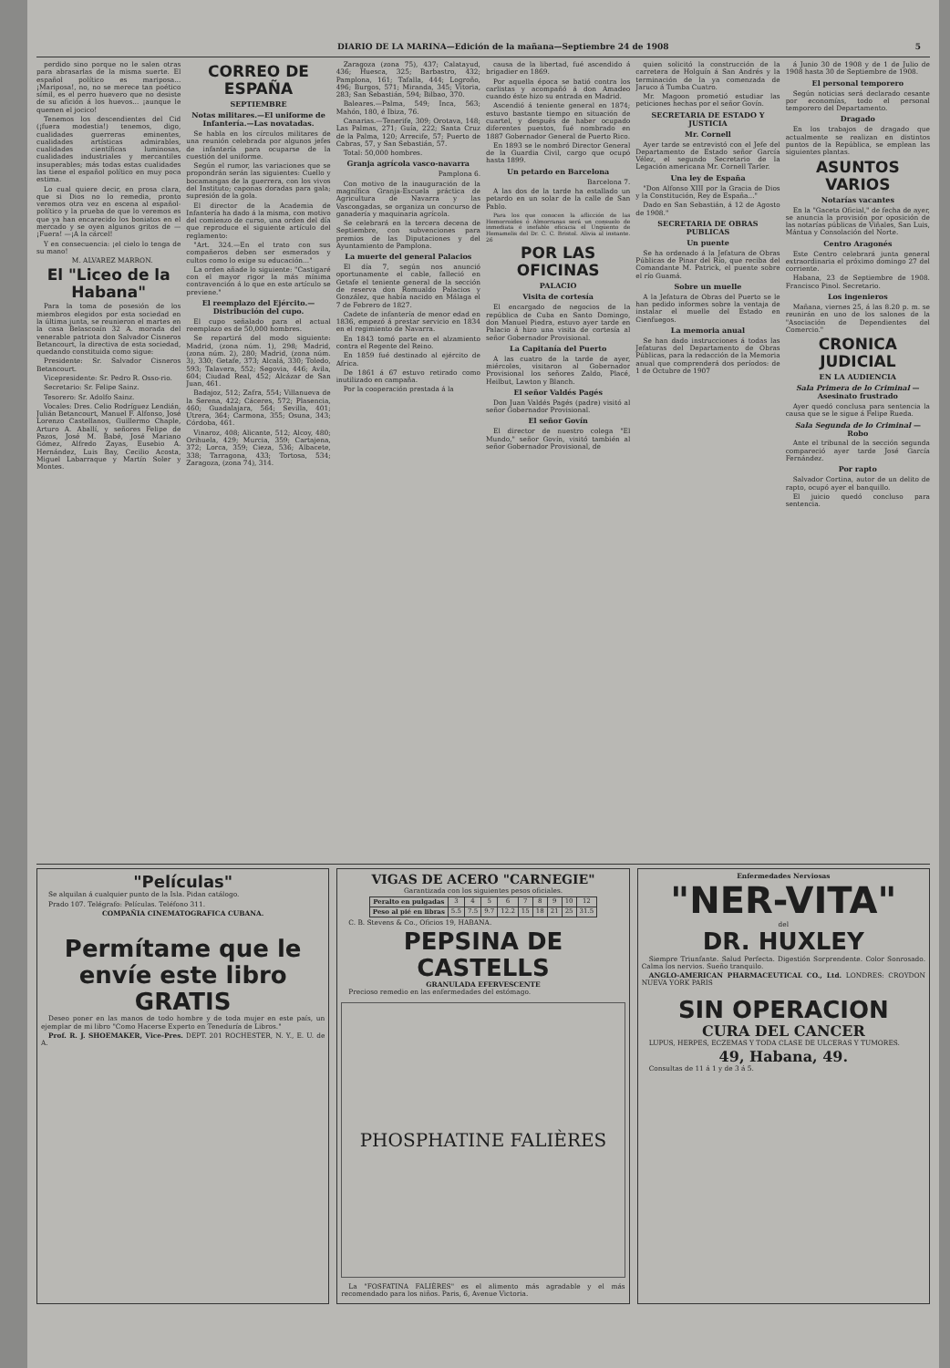DIARIO DE LA MARINA—Edición de la mañana—Septiembre 24 de 1908 5
perdido sino porque no le salen otras para abrasarlas de la misma suerte. El español político es mariposa... ¡Mariposa!, no, no se merece tan poético símil, es el perro huevero que no desiste de su afición á los huevos... ¡aunque le quemen el jocico!
Tenemos los descendientes del Cid (¡fuera modestia!) tenemos, digo, cualidades guerreras eminentes, cualidades artísticas admirables, cualidades científicas luminosas, cualidades industriales y mercantiles insuperables; más todas estas cualidades las tiene el español político en muy poca estima.
Lo cual quiere decir, en prosa clara, que si Dios no lo remedia, pronto veremos otra vez en escena al español-político y la prueba de que lo veremos es que ya han encarecido los boniatos en el mercado y se oyen algunos gritos de —¡Fuera! —¡A la cárcel!
Y en consecuencia: ¡el cielo lo tenga de su mano!
M. ALVAREZ MARRON.
El "Liceo de la Habana"
Para la toma de posesión de los miembros elegidos por esta sociedad en la última junta, se reunieron el martes en la casa Belascoaín 32 A. morada del venerable patriota don Salvador Cisneros Betancourt, la directiva de esta sociedad, quedando constituida como sigue:
Presidente: Sr. Salvador Cisneros Betancourt.
Vicepresidente: Sr. Pedro R. Osso-rio.
Secretario: Sr. Felipe Sainz.
Tesorero: Sr. Adolfo Sainz.
Vocales: Dres. Celio Rodríguez Lendián, Julián Betancourt, Manuel F. Alfonso, José Lorenzo Castellanos, Guillermo Chaple, Arturo A. Aballí, y señores Felipe de Pazos, José M. Babé, José Mariano Gómez, Alfredo Zayas, Eusebio A. Hernández, Luis Bay, Cecilio Acosta, Miguel Labarraque y Martín Soler y Montes.
CORREO DE ESPAÑA
SEPTIEMBRE
Notas militares.—El uniforme de Infantería.—Las novatadas.
Se habla en los círculos militares de una reunión celebrada por algunos jefes de infantería para ocuparse de la cuestión del uniforme.
Según el rumor, las variaciones que se propondrán serán las siguientes: Cuello y bocamangas de la guerrera, con los vivos del Instituto; caponas doradas para gala; supresión de la gola.
El director de la Academia de Infantería ha dado á la misma, con motivo del comienzo de curso, una orden del día que reproduce el siguiente artículo del reglamento:
"Art. 324.—En el trato con sus compañeros deben ser esmerados y cultos como lo exige su educación..."
La orden añade lo siguiente: "Castigaré con el mayor rigor la más mínima contravención á lo que en este artículo se previene."
El reemplazo del Ejército.—Distribución del cupo.
El cupo señalado para el actual reemplazo es de 50,000 hombres.
Se repartirá del modo siguiente: Madrid, (zona núm. 1), 298; Madrid, (zona núm. 2), 280; Madrid, (zona núm. 3), 330; Getafe, 373; Alcalá, 330; Toledo, 593; Talavera, 552; Segovia, 446; Avila, 604; Ciudad Real, 452; Alcázar de San Juan, 461.
Badajoz, 512; Zafra, 554; Villanueva de la Serena, 422; Cáceres, 572; Plasencia, 460; Guadalajara, 564; Sevilla, 401; Utrera, 364; Carmona, 355; Osuna, 343; Córdoba, 461.
Vinaroz, 408; Alicante, 512; Alcoy, 480; Orihuela, 429; Murcia, 359; Cartajena, 372; Lorca, 359; Cieza, 536; Albacete, 338; Tarragona, 433; Tortosa, 534; Zaragoza, (zona 74), 314.
Zaragoza (zona 75), 437; Calatayud, 436; Huesca, 325; Barbastro, 432; Pamplona, 161; Tafalla, 444; Logroño, 496; Burgos, 571; Miranda, 345; Vitoria, 283; San Sebastián, 594; Bilbao, 370.
Baleares.—Palma, 549; Inca, 563; Mahón, 180, é Ibiza, 76.
Canarias.—Tenerife, 309; Orotava, 148; Las Palmas, 271; Guía, 222; Santa Cruz de la Palma, 120; Arrecife, 57; Puerto de Cabras, 57, y San Sebastián, 57.
Total: 50,000 hombres.
Granja agrícola vasco-navarra
Pamplona 6.
Con motivo de la inauguración de la magnífica Granja-Escuela práctica de Agricultura de Navarra y las Vascongadas, se organiza un concurso de ganadería y maquinaria agrícola.
Se celebrará en la tercera decena de Septiembre, con subvenciones para premios de las Diputaciones y del Ayuntamiento de Pamplona.
La muerte del general Palacios
El día 7, según nos anunció oportunamente el cable, falleció en Getafe el teniente general de la sección de reserva don Romualdo Palacios y González, que había nacido en Málaga el 7 de Febrero de 1827.
Cadete de infantería de menor edad en 1836, empezó á prestar servicio en 1834 en el regimiento de Navarra.
En 1843 tomó parte en el alzamiento contra el Regente del Reino.
En 1859 fué destinado al ejército de Africa.
De 1861 á 67 estuvo retirado como inutilizado en campaña.
Por la cooperación prestada á la
causa de la libertad, fué ascendido á brigadier en 1869.
Por aquella época se batió contra los carlistas y acompañó á don Amadeo cuando éste hizo su entrada en Madrid.
Ascendió á teniente general en 1874; estuvo bastante tiempo en situación de cuartel, y después de haber ocupado diferentes puestos, fué nombrado en 1887 Gobernador General de Puerto Rico.
En 1893 se le nombró Director General de la Guardia Civil, cargo que ocupó hasta 1899.
Un petardo en Barcelona
Barcelona 7.
A las dos de la tarde ha estallado un petardo en un solar de la calle de San Pablo.
Para los que conocen la aflicción de las Hemorroides ó Almorranas será un consuelo de inmediata é inefable eficacia el Ungüento de Hemamelis del Dr. C. C. Bristol. Alivia al instante. 26
POR LAS OFICINAS
PALACIO
Visita de cortesía
El encargado de negocios de la república de Cuba en Santo Domingo, don Manuel Piedra, estuvo ayer tarde en Palacio á hizo una visita de cortesía al señor Gobernador Provisional.
La Capitanía del Puerto
A las cuatro de la tarde de ayer, miércoles, visitaron al Gobernador Provisional los señores Zaldo, Placé, Heilbut, Lawton y Blanch.
El señor Valdés Pagés
Don Juan Valdés Pagés (padre) visitó al señor Gobernador Provisional.
El señor Govín
El director de nuestro colega "El Mundo," señor Govín, visitó también al señor Gobernador Provisional, de
quien solicitó la construcción de la carretera de Holguín á San Andrés y la terminación de la ya comenzada de Jaruco á Tumba Cuatro.
Mr. Magoon prometió estudiar las peticiones hechas por el señor Govín.
SECRETARIA DE ESTADO Y JUSTICIA
Mr. Cornell
Ayer tarde se entrevistó con el Jefe del Departamento de Estado señor García Vélez, el segundo Secretario de la Legación americana Mr. Cornell Tarler.
Una ley de España
"Don Alfonso XIII por la Gracia de Dios y la Constitución, Rey de España..."
Dado en San Sebastián, á 12 de Agosto de 1908."
SECRETARIA DE OBRAS PUBLICAS
Un puente
Se ha ordenado á la Jefatura de Obras Públicas de Pinar del Río, que reciba del Comandante M. Patrick, el puente sobre el río Guamá.
Sobre un muelle
A la Jefatura de Obras del Puerto se le han pedido informes sobre la ventaja de instalar el muelle del Estado en Cienfuegos.
La memoria anual
Se han dado instrucciones á todas las Jefaturas del Departamento de Obras Públicas, para la redacción de la Memoria anual que comprenderá dos períodos: de 1 de Octubre de 1907
á Junio 30 de 1908 y de 1 de Julio de 1908 hasta 30 de Septiembre de 1908.
El personal temporero
Según noticias será declarado cesante por economías, todo el personal temporero del Departamento.
Dragado
En los trabajos de dragado que actualmente se realizan en distintos puntos de la República, se emplean las siguientes plantas.
ASUNTOS VARIOS
Notarías vacantes
En la "Gaceta Oficial," de fecha de ayer, se anuncia la provisión por oposición de las notarías públicas de Viñales, San Luis, Mántua y Consolación del Norte.
Centro Aragonés
Este Centro celebrará junta general extraordinaria el próximo domingo 27 del corriente.
Habana, 23 de Septiembre de 1908. Francisco Pinol. Secretario.
Los ingenieros
Mañana, viernes 25, á las 8.20 p. m. se reunirán en uno de los salones de la "Asociación de Dependientes del Comercio."
CRONICA JUDICIAL
EN LA AUDIENCIA
Sala Primera de lo Criminal — Asesinato frustrado
Ayer quedó conclusa para sentencia la causa que se le sigue á Felipe Rueda.
Sala Segunda de lo Criminal — Robo
Ante el tribunal de la sección segunda compareció ayer tarde José García Fernández.
Por rapto
Salvador Cortina, autor de un delito de rapto, ocupó ayer el banquillo.
El juicio quedó concluso para sentencia.
"Películas"
Se alquilan á cualquier punto de la Isla. Pidan catálogo.
Prado 107. Telégrafo: Películas. Teléfono 311.
COMPAÑIA CINEMATOGRAFICA CUBANA.
Permítame que le envíe este libro GRATIS
Deseo poner en las manos de todo hombre y de toda mujer en este país, un ejemplar de mi libro "Como Hacerse Experto en Teneduría de Libros."
Prof. R. J. SHOEMAKER, Vice-Pres. DEPT. 201 ROCHESTER, N. Y., E. U. de A.
VIGAS DE ACERO "CARNEGIE"
Garantizada con los siguientes pesos oficiales.
| Peralto en pulgadas | 3 | 4 | 5 | 6 | 7 | 8 | 9 | 10 | 12 |
| Peso al pié en libras | 5.5 | 7.5 | 9.7 | 12.2 | 15 | 18 | 21 | 25 | 31.5 |
C. B. Stevens & Co., Oficios 19, HABANA.
PEPSINA DE CASTELLS
GRANULADA EFERVESCENTE
Precioso remedio en las enfermedades del estómago.
PHOSPHATINE FALIÈRES
La "FOSFATINA FALIÈRES" es el alimento más agradable y el más recomendado para los niños. Paris, 6, Avenue Victoria.
Enfermedades Nerviosas
"NER-VITA"
del
DR. HUXLEY
Siempre Triunfante. Salud Perfecta. Digestión Sorprendente. Color Sonrosado. Calma los nervios. Sueño tranquilo.
ANGLO-AMERICAN PHARMACEUTICAL CO., Ltd. LONDRES: CROYDON NUEVA YORK PARIS
SIN OPERACION
CURA DEL CANCER
LUPUS, HERPES, ECZEMAS Y TODA CLASE DE ULCERAS Y TUMORES.
49, Habana, 49.
Consultas de 11 á 1 y de 3 á 5.